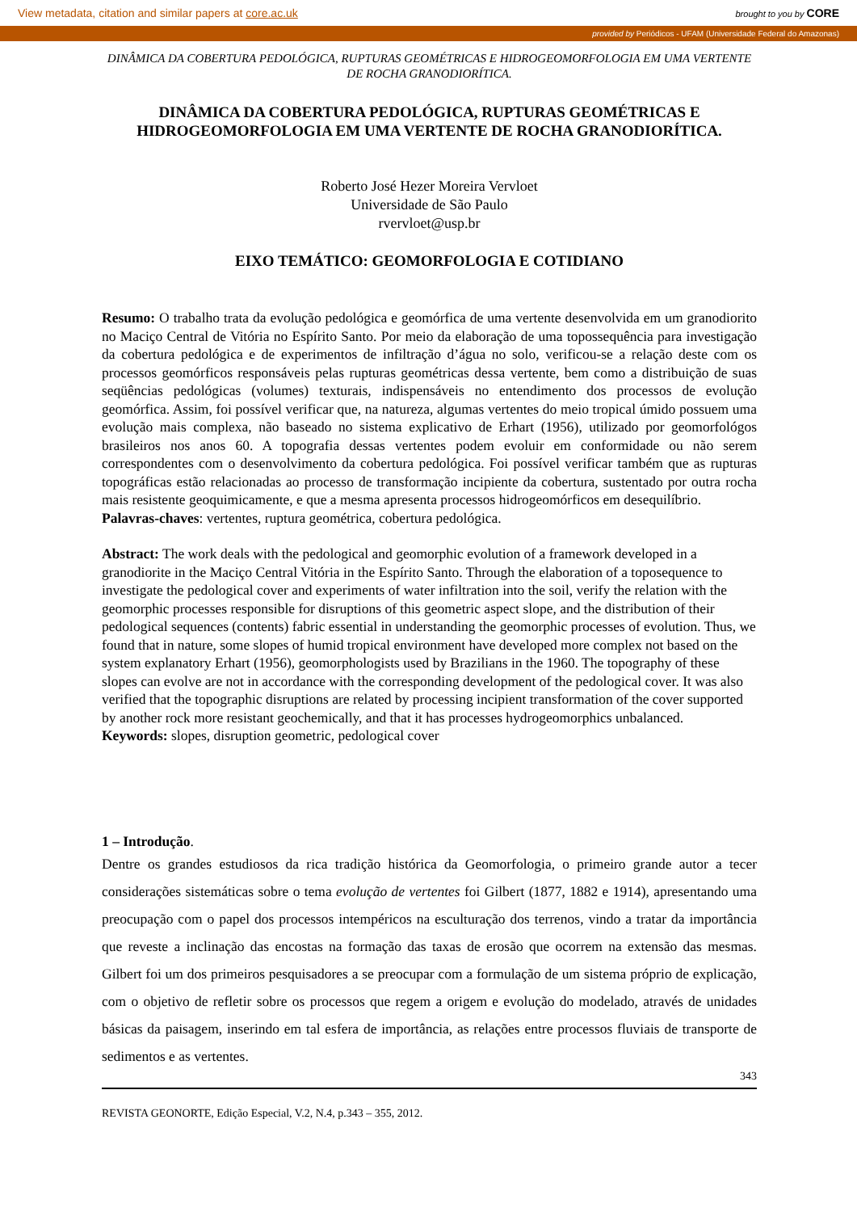View metadata, citation and similar papers at core.ac.uk brought to you by CORE
provided by Periódicos - UFAM (Universidade Federal do Amazonas)
DINÂMICA DA COBERTURA PEDOLÓGICA, RUPTURAS GEOMÉTRICAS E HIDROGEOMORFOLOGIA EM UMA VERTENTE DE ROCHA GRANODIORÍTICA.
DINÂMICA DA COBERTURA PEDOLÓGICA, RUPTURAS GEOMÉTRICAS E HIDROGEOMORFOLOGIA EM UMA VERTENTE DE ROCHA GRANODIORÍTICA.
Roberto José Hezer Moreira Vervloet
Universidade de São Paulo
rvervloet@usp.br
EIXO TEMÁTICO: GEOMORFOLOGIA E COTIDIANO
Resumo: O trabalho trata da evolução pedológica e geomórfica de uma vertente desenvolvida em um granodiorito no Maciço Central de Vitória no Espírito Santo. Por meio da elaboração de uma topossequência para investigação da cobertura pedológica e de experimentos de infiltração d’água no solo, verificou-se a relação deste com os processos geomórficos responsáveis pelas rupturas geométricas dessa vertente, bem como a distribuição de suas seqüências pedológicas (volumes) texturais, indispensáveis no entendimento dos processos de evolução geomórfica. Assim, foi possível verificar que, na natureza, algumas vertentes do meio tropical úmido possuem uma evolução mais complexa, não baseado no sistema explicativo de Erhart (1956), utilizado por geomorfológos brasileiros nos anos 60. A topografia dessas vertentes podem evoluir em conformidade ou não serem correspondentes com o desenvolvimento da cobertura pedológica. Foi possível verificar também que as rupturas topográficas estão relacionadas ao processo de transformação incipiente da cobertura, sustentado por outra rocha mais resistente geoquimicamente, e que a mesma apresenta processos hidrogeomórficos em desequilíbrio.
Palavras-chaves: vertentes, ruptura geométrica, cobertura pedológica.
Abstract: The work deals with the pedological and geomorphic evolution of a framework developed in a granodiorite in the Maciço Central Vitória in the Espírito Santo. Through the elaboration of a toposequence to investigate the pedological cover and experiments of water infiltration into the soil, verify the relation with the geomorphic processes responsible for disruptions of this geometric aspect slope, and the distribution of their pedological sequences (contents) fabric essential in understanding the geomorphic processes of evolution. Thus, we found that in nature, some slopes of humid tropical environment have developed more complex not based on the system explanatory Erhart (1956), geomorphologists used by Brazilians in the 1960. The topography of these slopes can evolve are not in accordance with the corresponding development of the pedological cover. It was also verified that the topographic disruptions are related by processing incipient transformation of the cover supported by another rock more resistant geochemically, and that it has processes hydrogeomorphics unbalanced.
Keywords: slopes, disruption geometric, pedological cover
1 – Introdução.
Dentre os grandes estudiosos da rica tradição histórica da Geomorfologia, o primeiro grande autor a tecer considerações sistemáticas sobre o tema evolução de vertentes foi Gilbert (1877, 1882 e 1914), apresentando uma preocupação com o papel dos processos intempéricos na esculturação dos terrenos, vindo a tratar da importância que reveste a inclinação das encostas na formação das taxas de erosão que ocorrem na extensão das mesmas. Gilbert foi um dos primeiros pesquisadores a se preocupar com a formulação de um sistema próprio de explicação, com o objetivo de refletir sobre os processos que regem a origem e evolução do modelado, através de unidades básicas da paisagem, inserindo em tal esfera de importância, as relações entre processos fluviais de transporte de sedimentos e as vertentes.
343
REVISTA GEONORTE, Edição Especial, V.2, N.4, p.343 – 355, 2012.